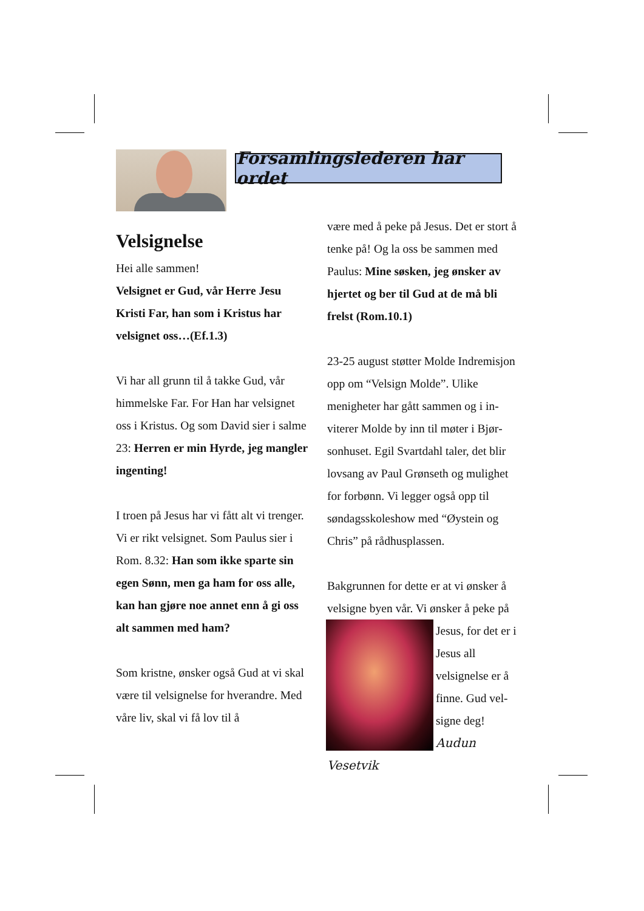Forsamlingslederen har ordet
Velsignelse
Hei alle sammen!
Velsignet er Gud, vår Herre Jesu Kristi Far, han som i Kristus har velsignet oss…(Ef.1.3)
Vi har all grunn til å takke Gud, vår himmelske Far. For Han har velsig­net oss i Kristus. Og som David sier i salme 23: Herren er min Hyrde, jeg mangler ingenting!
I troen på Jesus har vi fått alt vi trenger. Vi er rikt velsignet. Som Paulus sier i Rom. 8.32: Han som ikke sparte sin egen Sønn, men ga ham for oss alle, kan han gjøre noe annet enn å gi oss alt sammen med ham?
Som kristne, ønsker også Gud at vi skal være til velsignelse for hveran­dre. Med våre liv, skal vi få lov til å
være med å peke på Jesus. Det er stort å tenke på! Og la oss be sam­men med Paulus: Mine søsken, jeg ønsker av hjertet og ber til Gud at de må bli frelst (Rom.10.1)
23-25 august støtter Molde Indremis­jon opp om “Velsign Molde”. Ulike menigheter har gått sammen og i in­viterer Molde by inn til møter i Bjør­sonhuset. Egil Svartdahl taler, det blir lovsang av Paul Grønseth og mulighet for forbønn. Vi legger også opp til søndagsskoleshow med “Øystein og Chris” på rådhusplassen.
Bakgrunnen for dette er at vi ønsker å velsigne byen vår. Vi ønsker å peke på Jesus, for det er i Jesus all velsignelse er å finne. Gud vel­signe deg!
Audun Vesetvik